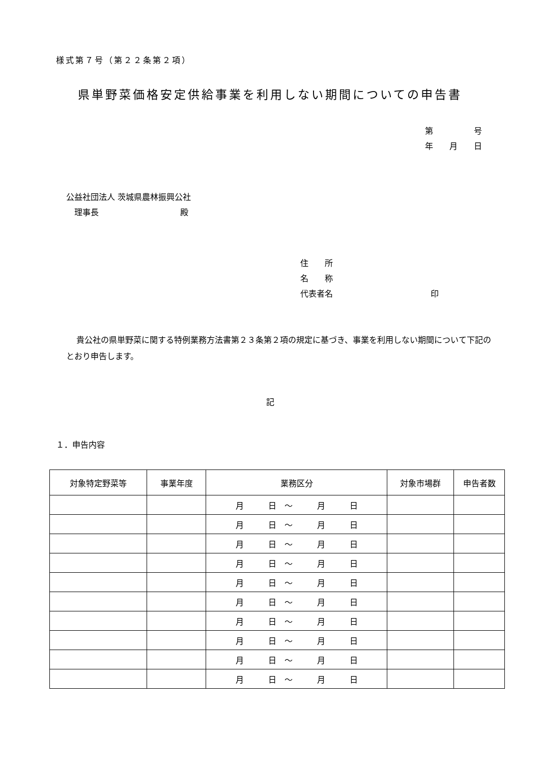様式第７号（第２２条第２項）
県単野菜価格安定供給事業を利用しない期間についての申告書
第　　　　　号
年　　月　　日
公益社団法人 茨城県農林振興公社
　理事長　　　　　　　　　　殿
住　　所
名　　称
代表者名　　　　　　　　　　　　印
貴公社の県単野菜に関する特例業務方法書第２３条第２項の規定に基づき、事業を利用しない期間について下記のとおり申告します。
記
１．申告内容
| 対象特定野菜等 | 事業年度 | 業務区分 | 対象市場群 | 申告者数 |
| --- | --- | --- | --- | --- |
| | | 月 日 ～ 月 日 | | |
| | | 月 日 ～ 月 日 | | |
| | | 月 日 ～ 月 日 | | |
| | | 月 日 ～ 月 日 | | |
| | | 月 日 ～ 月 日 | | |
| | | 月 日 ～ 月 日 | | |
| | | 月 日 ～ 月 日 | | |
| | | 月 日 ～ 月 日 | | |
| | | 月 日 ～ 月 日 | | |
| | | 月 日 ～ 月 日 | | |